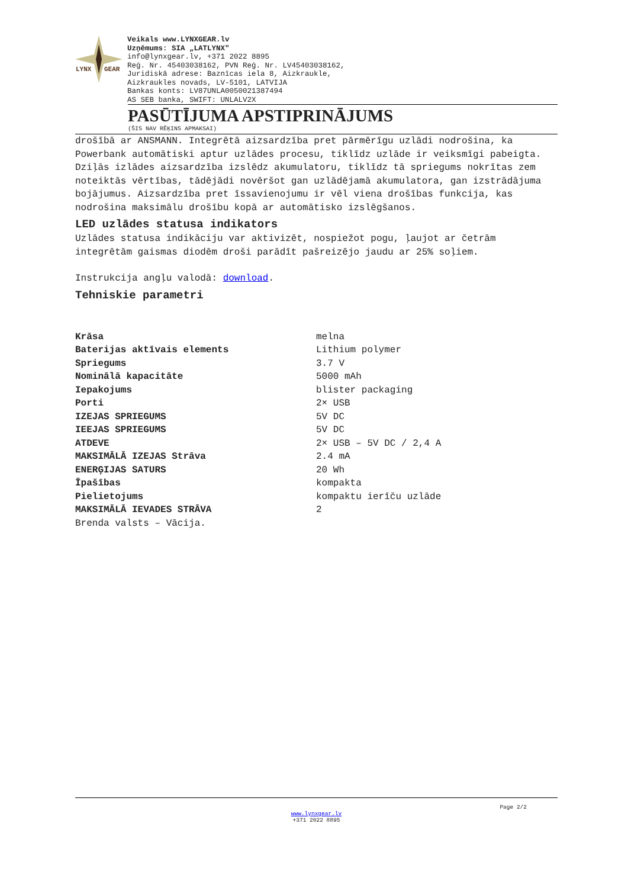LYNX
GEAR
Veikals www.LYNXGEAR.lv
Uzņēmums: SIA „LATLYNX"
info@lynxgear.lv, +371 2022 8895
Reģ. Nr. 45403038162, PVN Reģ. Nr. LV45403038162,
Juridiskā adrese: Baznīcas iela 8, Aizkraukle,
Aizkraukles novads, LV-5101, LATVIJA
Bankas konts: LV87UNLA0050021387494
AS SEB banka, SWIFT: UNLALV2X
PASŪTĪJUMA APSTIPRINĀJUMS
(ŠIS NAV RĒĶINS APMAKSAI)
drošībā ar ANSMANN. Integrētā aizsardzība pret pārmērīgu uzlādi nodrošina, ka Powerbank automātiski aptur uzlādes procesu, tiklīdz uzlāde ir veiksmīgi pabeigta. Dziļās izlādes aizsardzība izslēdz akumulatoru, tiklīdz tā spriegums nokrītas zem noteiktās vērtības, tādējādi novēršot gan uzlādējamā akumulatora, gan izstrādājuma bojājumus. Aizsardzība pret īssavienojumu ir vēl viena drošības funkcija, kas nodrošina maksimālu drošību kopā ar automātisko izslēgšanos.
LED uzlādes statusa indikators
Uzlādes statusa indikāciju var aktivizēt, nospiežot pogu, ļaujot ar četrām integrētām gaismas diodēm droši parādīt pašreizējo jaudu ar 25% soļiem.
Instrukcija angļu valodā: download.
Tehniskie parametri
| Krāsa | melna |
| Baterijas aktīvais elements | Lithium polymer |
| Spriegums | 3.7 V |
| Nominālā kapacitāte | 5000 mAh |
| Iepakojums | blister packaging |
| Porti | 2× USB |
| IZEJAS SPRIEGUMS | 5V DC |
| IEEJAS SPRIEGUMS | 5V DC |
| ATDEVE | 2× USB – 5V DC / 2,4 A |
| MAKSIMĀLĀ IZEJAS Strāva | 2.4 mA |
| ENERĢIJAS SATURS | 20 Wh |
| Īpašības | kompakta |
| Pielietojums | kompaktu ierīču uzlāde |
| MAKSIMĀLĀ IEVADES STRĀVA | 2 |
Brenda valsts – Vācija.
Page 2/2
www.lynxgear.lv
+371 2022 8895